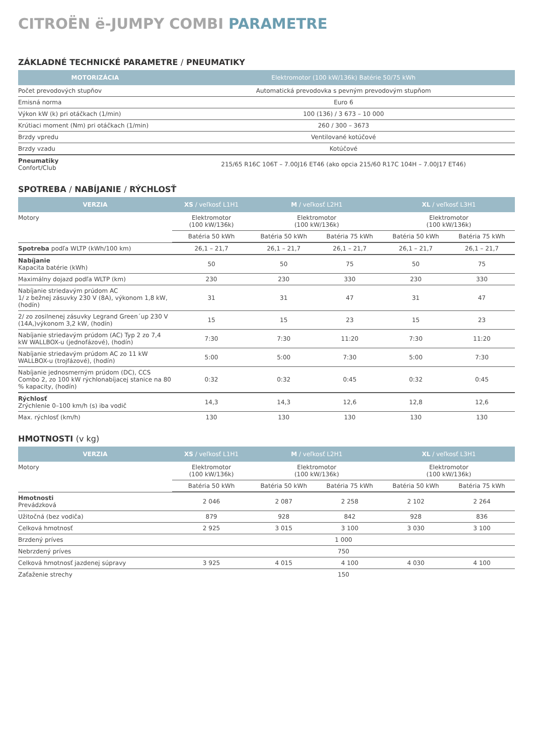CITROËN ë-JUMPY COMBI PARAMETRE
ZÁKLADNÉ TECHNICKÉ PARAMETRE / PNEUMATIKY
| MOTORIZÁCIA | Elektromotor (100 kW/136k) Batérie 50/75 kWh |
| --- | --- |
| Počet prevodových stupňov | Automatická prevodovka s pevným prevodovým stupňom |
| Emisná norma | Euro 6 |
| Výkon kW (k) pri otáčkach (1/min) | 100 (136) / 3 673 – 10 000 |
| Krútiaci moment (Nm) pri otáčkach (1/min) | 260 / 300 – 3673 |
| Brzdy vpredu | Ventilované kotúčové |
| Brzdy vzadu | Kotúčové |
| Pneumatiky Confort/Club | 215/65 R16C 106T – 7.00J16 ET46 (ako opcia 215/60 R17C 104H – 7.00J17 ET46) |
SPOTREBA / NABÍJANIE / RÝCHLOSŤ
| VERZIA | XS / veľkosť L1H1 | M / veľkosť L2H1 | | XL / veľkosť L3H1 | |
| --- | --- | --- | --- | --- | --- |
| Motory | Elektromotor (100 kW/136k) | Elektromotor (100 kW/136k) | | Elektromotor (100 kW/136k) | |
| | Batéria 50 kWh | Batéria 50 kWh | Batéria 75 kWh | Batéria 50 kWh | Batéria 75 kWh |
| Spotreba podľa WLTP (kWh/100 km) | 26,1 – 21,7 | 26,1 – 21,7 | 26,1 – 21,7 | 26,1 – 21,7 | 26,1 – 21,7 |
| Nabíjanie Kapacita batérie (kWh) | 50 | 50 | 75 | 50 | 75 |
| Maximálny dojazd podľa WLTP (km) | 230 | 230 | 330 | 230 | 330 |
| Nabíjanie striedavým prúdom AC 1/ z bežnej zásuvky 230 V (8A), výkonom 1,8 kW, (hodín) | 31 | 31 | 47 | 31 | 47 |
| 2/ zo zosilnenej zásuvky Legrand Green´up 230 V (14A,)výkonom 3,2 kW, (hodín) | 15 | 15 | 23 | 15 | 23 |
| Nabíjanie striedavým prúdom (AC) Typ 2 zo 7,4 kW WALLBOX-u (jednofázové), (hodín) | 7:30 | 7:30 | 11:20 | 7:30 | 11:20 |
| Nabíjanie striedavým prúdom AC zo 11 kW WALLBOX-u (trojfázové), (hodín) | 5:00 | 5:00 | 7:30 | 5:00 | 7:30 |
| Nabíjanie jednosmerným prúdom (DC), CCS Combo 2, zo 100 kW rýchlonabíjacej stanice na 80 % kapacity, (hodín) | 0:32 | 0:32 | 0:45 | 0:32 | 0:45 |
| Rýchlosť Zrýchlenie 0–100 km/h (s) iba vodič | 14,3 | 14,3 | 12,6 | 12,8 | 12,6 |
| Max. rýchlosť (km/h) | 130 | 130 | 130 | 130 | 130 |
HMOTNOSTI (v kg)
| VERZIA | XS / veľkosť L1H1 | M / veľkosť L2H1 | | XL / veľkosť L3H1 | |
| --- | --- | --- | --- | --- | --- |
| Motory | Elektromotor (100 kW/136k) | Elektromotor (100 kW/136k) | | Elektromotor (100 kW/136k) | |
| | Batéria 50 kWh | Batéria 50 kWh | Batéria 75 kWh | Batéria 50 kWh | Batéria 75 kWh |
| Hmotnosti Prevádzková | 2 046 | 2 087 | 2 258 | 2 102 | 2 264 |
| Užitočná (bez vodiča) | 879 | 928 | 842 | 928 | 836 |
| Celková hmotnosť | 2 925 | 3 015 | 3 100 | 3 030 | 3 100 |
| Brzdený príves | 1 000 | | | | |
| Nebrzdený príves | 750 | | | | |
| Celková hmotnosť jazdenej súpravy | 3 925 | 4 015 | 4 100 | 4 030 | 4 100 |
| Zaťaženie strechy | 150 | | | | |